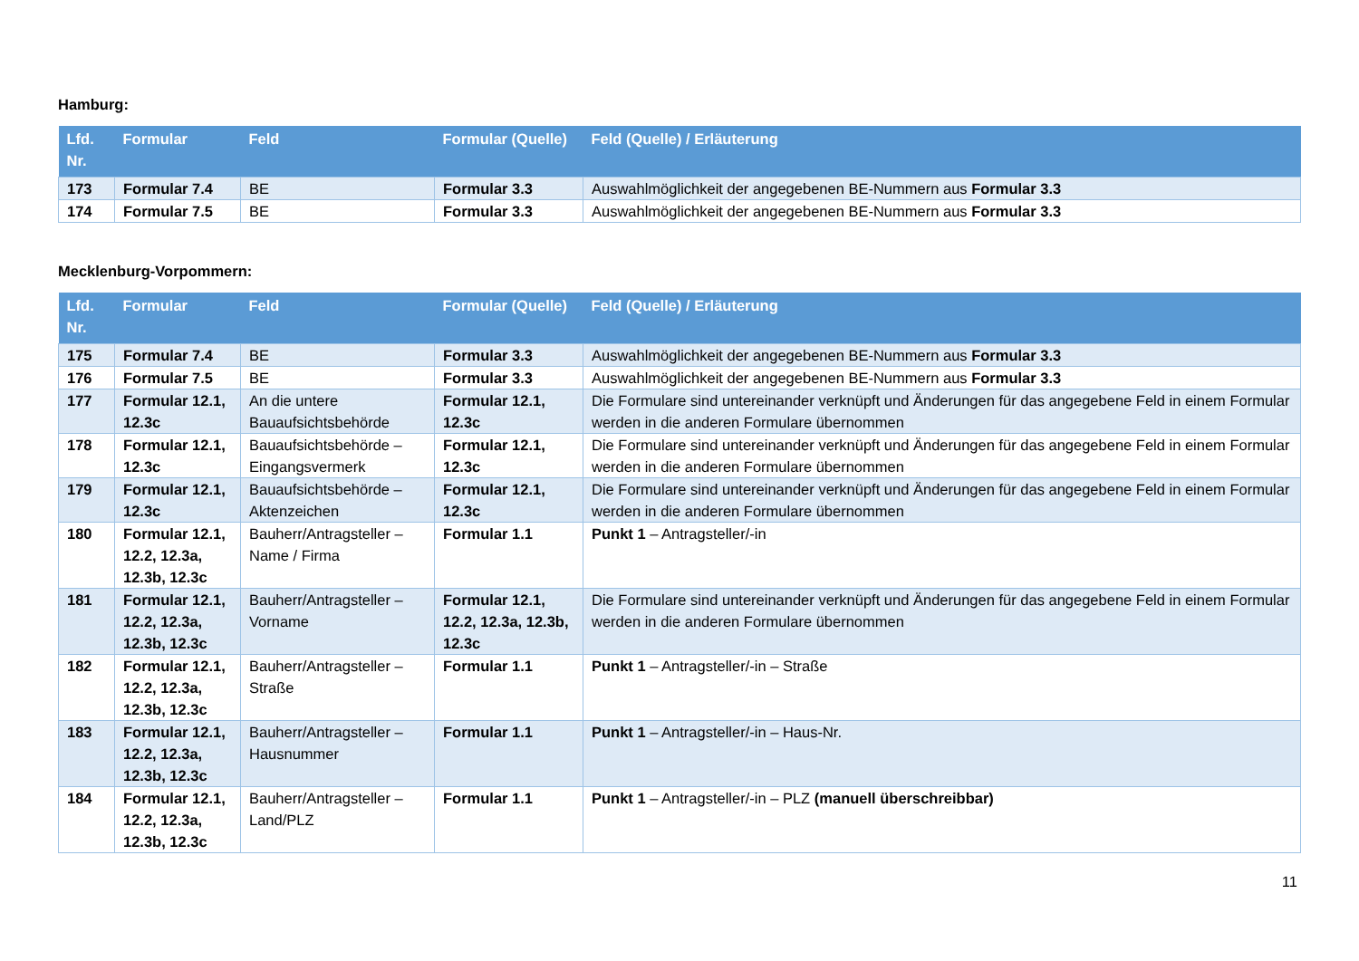Hamburg:
| Lfd. Nr. | Formular | Feld | Formular (Quelle) | Feld (Quelle) / Erläuterung |
| --- | --- | --- | --- | --- |
| 173 | Formular 7.4 | BE | Formular 3.3 | Auswahlmöglichkeit der angegebenen BE-Nummern aus Formular 3.3 |
| 174 | Formular 7.5 | BE | Formular 3.3 | Auswahlmöglichkeit der angegebenen BE-Nummern aus Formular 3.3 |
Mecklenburg-Vorpommern:
| Lfd. Nr. | Formular | Feld | Formular (Quelle) | Feld (Quelle) / Erläuterung |
| --- | --- | --- | --- | --- |
| 175 | Formular 7.4 | BE | Formular 3.3 | Auswahlmöglichkeit der angegebenen BE-Nummern aus Formular 3.3 |
| 176 | Formular 7.5 | BE | Formular 3.3 | Auswahlmöglichkeit der angegebenen BE-Nummern aus Formular 3.3 |
| 177 | Formular 12.1, 12.3c | An die untere Bauaufsichtsbehörde | Formular 12.1, 12.3c | Die Formulare sind untereinander verknüpft und Änderungen für das angegebene Feld in einem Formular werden in die anderen Formulare übernommen |
| 178 | Formular 12.1, 12.3c | Bauaufsichtsbehörde – Eingangsvermerk | Formular 12.1, 12.3c | Die Formulare sind untereinander verknüpft und Änderungen für das angegebene Feld in einem Formular werden in die anderen Formulare übernommen |
| 179 | Formular 12.1, 12.3c | Bauaufsichtsbehörde – Aktenzeichen | Formular 12.1, 12.3c | Die Formulare sind untereinander verknüpft und Änderungen für das angegebene Feld in einem Formular werden in die anderen Formulare übernommen |
| 180 | Formular 12.1, 12.2, 12.3a, 12.3b, 12.3c | Bauherr/Antragsteller – Name / Firma | Formular 1.1 | Punkt 1 – Antragsteller/-in |
| 181 | Formular 12.1, 12.2, 12.3a, 12.3b, 12.3c | Bauherr/Antragsteller – Vorname | Formular 12.1, 12.2, 12.3a, 12.3b, 12.3c | Die Formulare sind untereinander verknüpft und Änderungen für das angegebene Feld in einem Formular werden in die anderen Formulare übernommen |
| 182 | Formular 12.1, 12.2, 12.3a, 12.3b, 12.3c | Bauherr/Antragsteller – Straße | Formular 1.1 | Punkt 1 – Antragsteller/-in – Straße |
| 183 | Formular 12.1, 12.2, 12.3a, 12.3b, 12.3c | Bauherr/Antragsteller – Hausnummer | Formular 1.1 | Punkt 1 – Antragsteller/-in – Haus-Nr. |
| 184 | Formular 12.1, 12.2, 12.3a, 12.3b, 12.3c | Bauherr/Antragsteller – Land/PLZ | Formular 1.1 | Punkt 1 – Antragsteller/-in – PLZ (manuell überschreibbar) |
11